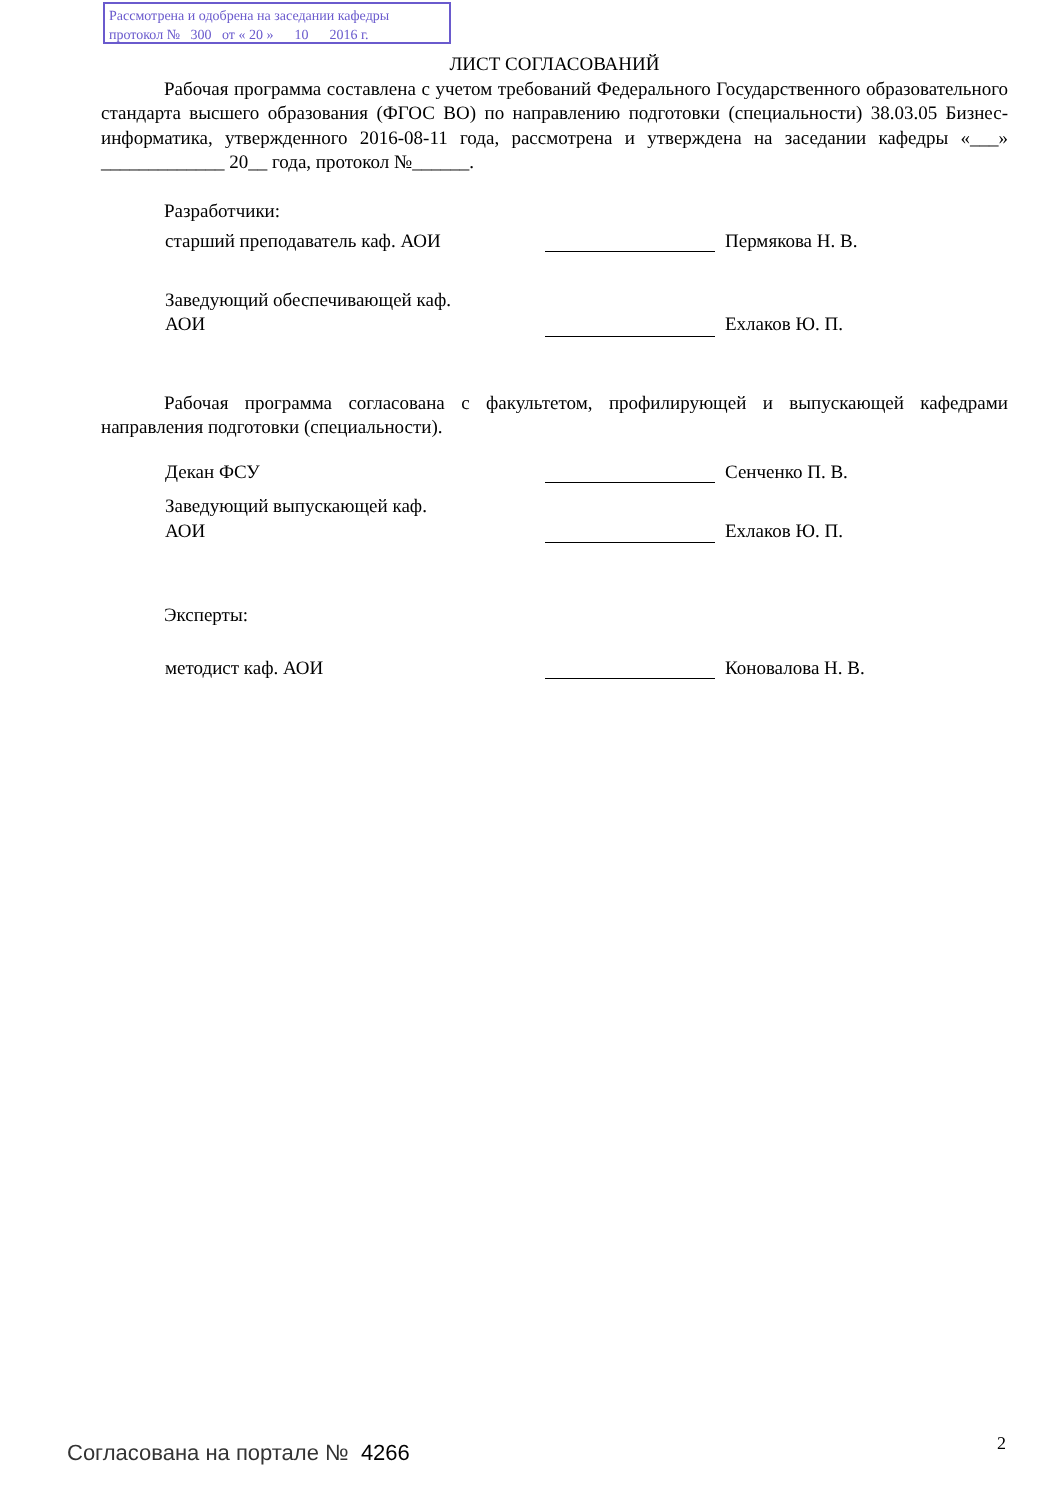Рассмотрена и одобрена на заседании кафедры
протокол № 300 от « 20 » 10 2016 г.
ЛИСТ СОГЛАСОВАНИЙ
Рабочая программа составлена с учетом требований Федерального Государственного образовательного стандарта высшего образования (ФГОС ВО) по направлению подготовки (специальности) 38.03.05 Бизнес-информатика, утвержденного 2016-08-11 года, рассмотрена и утверждена на заседании кафедры «___» _____________ 20__ года, протокол №______.
Разработчики:
старший преподаватель каф. АОИ Пермякова Н. В.
Заведующий обеспечивающей каф.
АОИ
Ехлаков Ю. П.
Рабочая программа согласована с факультетом, профилирующей и выпускающей кафедрами направления подготовки (специальности).
Декан ФСУ Сенченко П. В.
Заведующий выпускающей каф.
АОИ
Ехлаков Ю. П.
Эксперты:
методист каф. АОИ Коновалова Н. В.
Согласована на портале № 4266 2